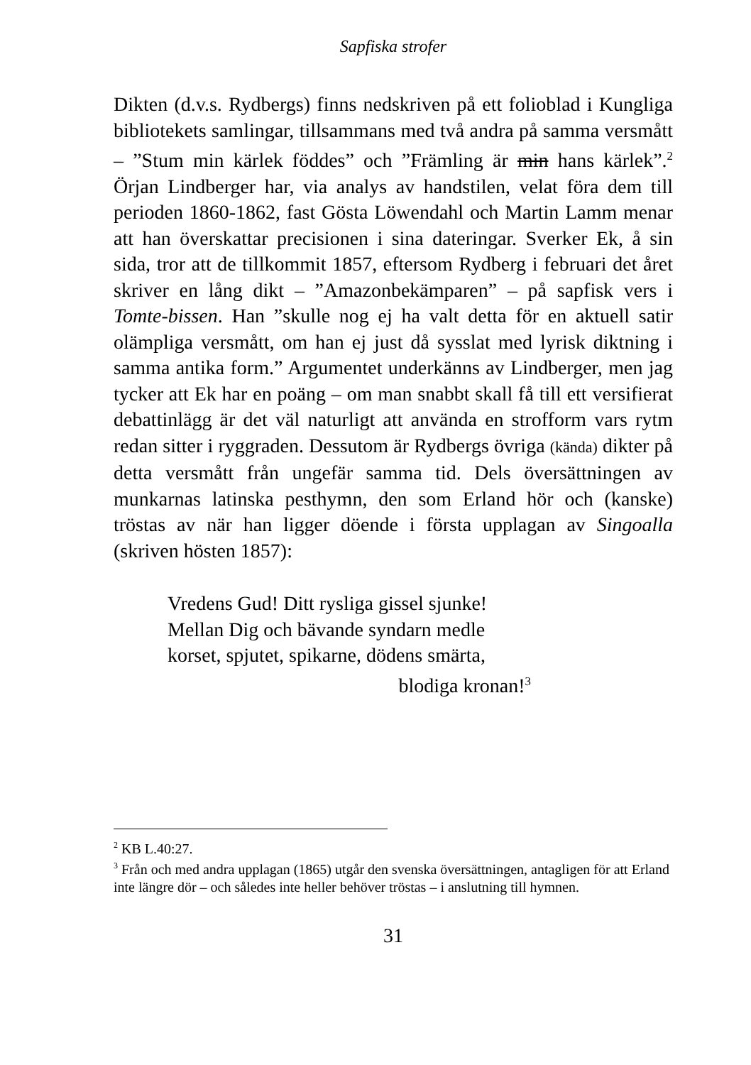Sapfiska strofer
Dikten (d.v.s. Rydbergs) finns nedskriven på ett folioblad i Kungliga bibliotekets samlingar, tillsammans med två andra på samma versmått – ”Stum min kärlek föddes” och ”Främling är min hans kärlek”.<sup>2</sup> Örjan Lindberger har, via analys av handstilen, velat föra dem till perioden 1860-1862, fast Gösta Löwendahl och Martin Lamm menar att han överskattar precisionen i sina dateringar. Sverker Ek, å sin sida, tror att de tillkommit 1857, eftersom Rydberg i februari det året skriver en lång dikt – ”Amazonbekämparen” – på sapfisk vers i Tomte-bissen. Han ”skulle nog ej ha valt detta för en aktuell satir olämpliga versmått, om han ej just då sysslat med lyrisk diktning i samma antika form.” Argumentet underkänns av Lindberger, men jag tycker att Ek har en poäng – om man snabbt skall få till ett versifierat debattinlägg är det väl naturligt att använda en strofform vars rytm redan sitter i ryggraden. Dessutom är Rydbergs övriga (kända) dikter på detta versmått från ungefär samma tid. Dels översättningen av munkarnas latinska pesthymn, den som Erland hör och (kanske) tröstas av när han ligger döende i första upplagan av Singoalla (skriven hösten 1857):
Vredens Gud! Ditt rysliga gissel sjunke!
Mellan Dig och bävande syndarn medle
korset, spjutet, spikarne, dödens smärta,
blodiga kronan!<sup>3</sup>
<sup>2</sup> KB L.40:27.
<sup>3</sup> Från och med andra upplagan (1865) utgår den svenska översättningen, antagligen för att Erland inte längre dör – och således inte heller behöver tröstas – i anslutning till hymnen.
31